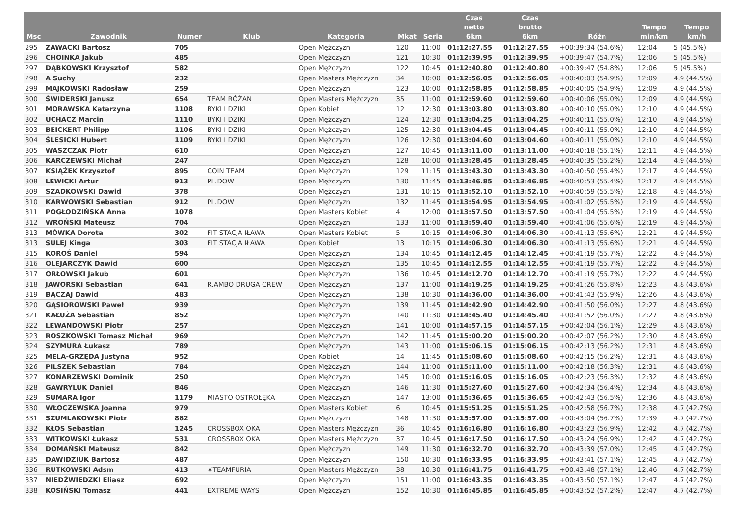| Msc | Zawodnik | Numer | Klub | Kategoria | Mkat | Seria | Czas netto 6km | Czas brutto 6km | Różn | Tempo min/km | Tempo km/h |
| --- | --- | --- | --- | --- | --- | --- | --- | --- | --- | --- | --- |
| 295 | ZAWACKI Bartosz | 705 | | Open Mężczyzn | 120 | 11:00 | 01:12:27.55 | 01:12:27.55 | +00:39:34 (54.6%) | 12:04 | 5 (45.5%) |
| 296 | CHOINKA Jakub | 485 | | Open Mężczyzn | 121 | 10:30 | 01:12:39.95 | 01:12:39.95 | +00:39:47 (54.7%) | 12:06 | 5 (45.5%) |
| 297 | DĄBKOWSKI Krzysztof | 582 | | Open Mężczyzn | 122 | 10:45 | 01:12:40.80 | 01:12:40.80 | +00:39:47 (54.8%) | 12:06 | 5 (45.5%) |
| 298 | A Suchy | 232 | | Open Masters Mężczyzn | 34 | 10:00 | 01:12:56.05 | 01:12:56.05 | +00:40:03 (54.9%) | 12:09 | 4.9 (44.5%) |
| 299 | MAJKOWSKI Radosław | 259 | | Open Mężczyzn | 123 | 10:00 | 01:12:58.85 | 01:12:58.85 | +00:40:05 (54.9%) | 12:09 | 4.9 (44.5%) |
| 300 | ŚWIDERSKI Janusz | 654 | TEAM RÓŻAN | Open Masters Mężczyzn | 35 | 11:00 | 01:12:59.60 | 01:12:59.60 | +00:40:06 (55.0%) | 12:09 | 4.9 (44.5%) |
| 301 | MORAWSKA Katarzyna | 1108 | BYKI I DZIKI | Open Kobiet | 12 | 12:30 | 01:13:03.80 | 01:13:03.80 | +00:40:10 (55.0%) | 12:10 | 4.9 (44.5%) |
| 302 | UCHACZ Marcin | 1110 | BYKI I DZIKI | Open Mężczyzn | 124 | 12:30 | 01:13:04.25 | 01:13:04.25 | +00:40:11 (55.0%) | 12:10 | 4.9 (44.5%) |
| 303 | BEICKERT Philipp | 1106 | BYKI I DZIKI | Open Mężczyzn | 125 | 12:30 | 01:13:04.45 | 01:13:04.45 | +00:40:11 (55.0%) | 12:10 | 4.9 (44.5%) |
| 304 | ŚLESICKI Hubert | 1109 | BYKI I DZIKI | Open Mężczyzn | 126 | 12:30 | 01:13:04.60 | 01:13:04.60 | +00:40:11 (55.0%) | 12:10 | 4.9 (44.5%) |
| 305 | WASZCZAK Piotr | 610 | | Open Mężczyzn | 127 | 10:45 | 01:13:11.00 | 01:13:11.00 | +00:40:18 (55.1%) | 12:11 | 4.9 (44.5%) |
| 306 | KARCZEWSKI Michał | 247 | | Open Mężczyzn | 128 | 10:00 | 01:13:28.45 | 01:13:28.45 | +00:40:35 (55.2%) | 12:14 | 4.9 (44.5%) |
| 307 | KSIĄŻEK Krzysztof | 895 | COIN TEAM | Open Mężczyzn | 129 | 11:15 | 01:13:43.30 | 01:13:43.30 | +00:40:50 (55.4%) | 12:17 | 4.9 (44.5%) |
| 308 | LEWICKI Artur | 913 | PL.DOW | Open Mężczyzn | 130 | 11:45 | 01:13:46.85 | 01:13:46.85 | +00:40:53 (55.4%) | 12:17 | 4.9 (44.5%) |
| 309 | SZADKOWSKI Dawid | 378 | | Open Mężczyzn | 131 | 10:15 | 01:13:52.10 | 01:13:52.10 | +00:40:59 (55.5%) | 12:18 | 4.9 (44.5%) |
| 310 | KARWOWSKI Sebastian | 912 | PL.DOW | Open Mężczyzn | 132 | 11:45 | 01:13:54.95 | 01:13:54.95 | +00:41:02 (55.5%) | 12:19 | 4.9 (44.5%) |
| 311 | POGŁODZIŃSKA Anna | 1078 | | Open Masters Kobiet | 4 | 12:00 | 01:13:57.50 | 01:13:57.50 | +00:41:04 (55.5%) | 12:19 | 4.9 (44.5%) |
| 312 | WROŃSKI Mateusz | 704 | | Open Mężczyzn | 133 | 11:00 | 01:13:59.40 | 01:13:59.40 | +00:41:06 (55.6%) | 12:19 | 4.9 (44.5%) |
| 313 | MÓWKA Dorota | 302 | FIT STACJA IŁAWA | Open Masters Kobiet | 5 | 10:15 | 01:14:06.30 | 01:14:06.30 | +00:41:13 (55.6%) | 12:21 | 4.9 (44.5%) |
| 313 | SULEJ Kinga | 303 | FIT STACJA IŁAWA | Open Kobiet | 13 | 10:15 | 01:14:06.30 | 01:14:06.30 | +00:41:13 (55.6%) | 12:21 | 4.9 (44.5%) |
| 315 | KOROŚ Daniel | 594 | | Open Mężczyzn | 134 | 10:45 | 01:14:12.45 | 01:14:12.45 | +00:41:19 (55.7%) | 12:22 | 4.9 (44.5%) |
| 316 | OLEJARCZYK Dawid | 600 | | Open Mężczyzn | 135 | 10:45 | 01:14:12.55 | 01:14:12.55 | +00:41:19 (55.7%) | 12:22 | 4.9 (44.5%) |
| 317 | ORŁOWSKI Jakub | 601 | | Open Mężczyzn | 136 | 10:45 | 01:14:12.70 | 01:14:12.70 | +00:41:19 (55.7%) | 12:22 | 4.9 (44.5%) |
| 318 | JAWORSKI Sebastian | 641 | R.AMBO DRUGA CREW | Open Mężczyzn | 137 | 11:00 | 01:14:19.25 | 01:14:19.25 | +00:41:26 (55.8%) | 12:23 | 4.8 (43.6%) |
| 319 | BĄCZAJ Dawid | 483 | | Open Mężczyzn | 138 | 10:30 | 01:14:36.00 | 01:14:36.00 | +00:41:43 (55.9%) | 12:26 | 4.8 (43.6%) |
| 320 | GĄSIOROWSKI Paweł | 939 | | Open Mężczyzn | 139 | 11:45 | 01:14:42.90 | 01:14:42.90 | +00:41:50 (56.0%) | 12:27 | 4.8 (43.6%) |
| 321 | KAŁUŻA Sebastian | 852 | | Open Mężczyzn | 140 | 11:30 | 01:14:45.40 | 01:14:45.40 | +00:41:52 (56.0%) | 12:27 | 4.8 (43.6%) |
| 322 | LEWANDOWSKI Piotr | 257 | | Open Mężczyzn | 141 | 10:00 | 01:14:57.15 | 01:14:57.15 | +00:42:04 (56.1%) | 12:29 | 4.8 (43.6%) |
| 323 | ROSZKOWSKI Tomasz Michał | 969 | | Open Mężczyzn | 142 | 11:45 | 01:15:00.20 | 01:15:00.20 | +00:42:07 (56.2%) | 12:30 | 4.8 (43.6%) |
| 324 | SZYMURA Łukasz | 789 | | Open Mężczyzn | 143 | 11:00 | 01:15:06.15 | 01:15:06.15 | +00:42:13 (56.2%) | 12:31 | 4.8 (43.6%) |
| 325 | MELA-GRZĘDA Justyna | 952 | | Open Kobiet | 14 | 11:45 | 01:15:08.60 | 01:15:08.60 | +00:42:15 (56.2%) | 12:31 | 4.8 (43.6%) |
| 326 | PILSZEK Sebastian | 784 | | Open Mężczyzn | 144 | 11:00 | 01:15:11.00 | 01:15:11.00 | +00:42:18 (56.3%) | 12:31 | 4.8 (43.6%) |
| 327 | KONARZEWSKI Dominik | 250 | | Open Mężczyzn | 145 | 10:00 | 01:15:16.05 | 01:15:16.05 | +00:42:23 (56.3%) | 12:32 | 4.8 (43.6%) |
| 328 | GAWRYLUK Daniel | 846 | | Open Mężczyzn | 146 | 11:30 | 01:15:27.60 | 01:15:27.60 | +00:42:34 (56.4%) | 12:34 | 4.8 (43.6%) |
| 329 | SUMARA Igor | 1179 | MIASTO OSTROŁĘKA | Open Mężczyzn | 147 | 13:00 | 01:15:36.65 | 01:15:36.65 | +00:42:43 (56.5%) | 12:36 | 4.8 (43.6%) |
| 330 | WŁOCZEWSKA Joanna | 979 | | Open Masters Kobiet | 6 | 10:45 | 01:15:51.25 | 01:15:51.25 | +00:42:58 (56.7%) | 12:38 | 4.7 (42.7%) |
| 331 | SZUMLAKOWSKI Piotr | 882 | | Open Mężczyzn | 148 | 11:30 | 01:15:57.00 | 01:15:57.00 | +00:43:04 (56.7%) | 12:39 | 4.7 (42.7%) |
| 332 | KŁOS Sebastian | 1245 | CROSSBOX OKA | Open Masters Mężczyzn | 36 | 10:45 | 01:16:16.80 | 01:16:16.80 | +00:43:23 (56.9%) | 12:42 | 4.7 (42.7%) |
| 333 | WITKOWSKI Łukasz | 531 | CROSSBOX OKA | Open Masters Mężczyzn | 37 | 10:45 | 01:16:17.50 | 01:16:17.50 | +00:43:24 (56.9%) | 12:42 | 4.7 (42.7%) |
| 334 | DOMAŃSKI Mateusz | 842 | | Open Mężczyzn | 149 | 11:30 | 01:16:32.70 | 01:16:32.70 | +00:43:39 (57.0%) | 12:45 | 4.7 (42.7%) |
| 335 | DAWIDZIUK Bartosz | 487 | | Open Mężczyzn | 150 | 10:30 | 01:16:33.95 | 01:16:33.95 | +00:43:41 (57.1%) | 12:45 | 4.7 (42.7%) |
| 336 | RUTKOWSKI Adsm | 413 | #TEAMFURIA | Open Masters Mężczyzn | 38 | 10:30 | 01:16:41.75 | 01:16:41.75 | +00:43:48 (57.1%) | 12:46 | 4.7 (42.7%) |
| 337 | NIEDŹWIEDZKI Eliasz | 692 | | Open Mężczyzn | 151 | 11:00 | 01:16:43.35 | 01:16:43.35 | +00:43:50 (57.1%) | 12:47 | 4.7 (42.7%) |
| 338 | KOSIŃSKI Tomasz | 441 | EXTREME WAYS | Open Mężczyzn | 152 | 10:30 | 01:16:45.85 | 01:16:45.85 | +00:43:52 (57.2%) | 12:47 | 4.7 (42.7%) |